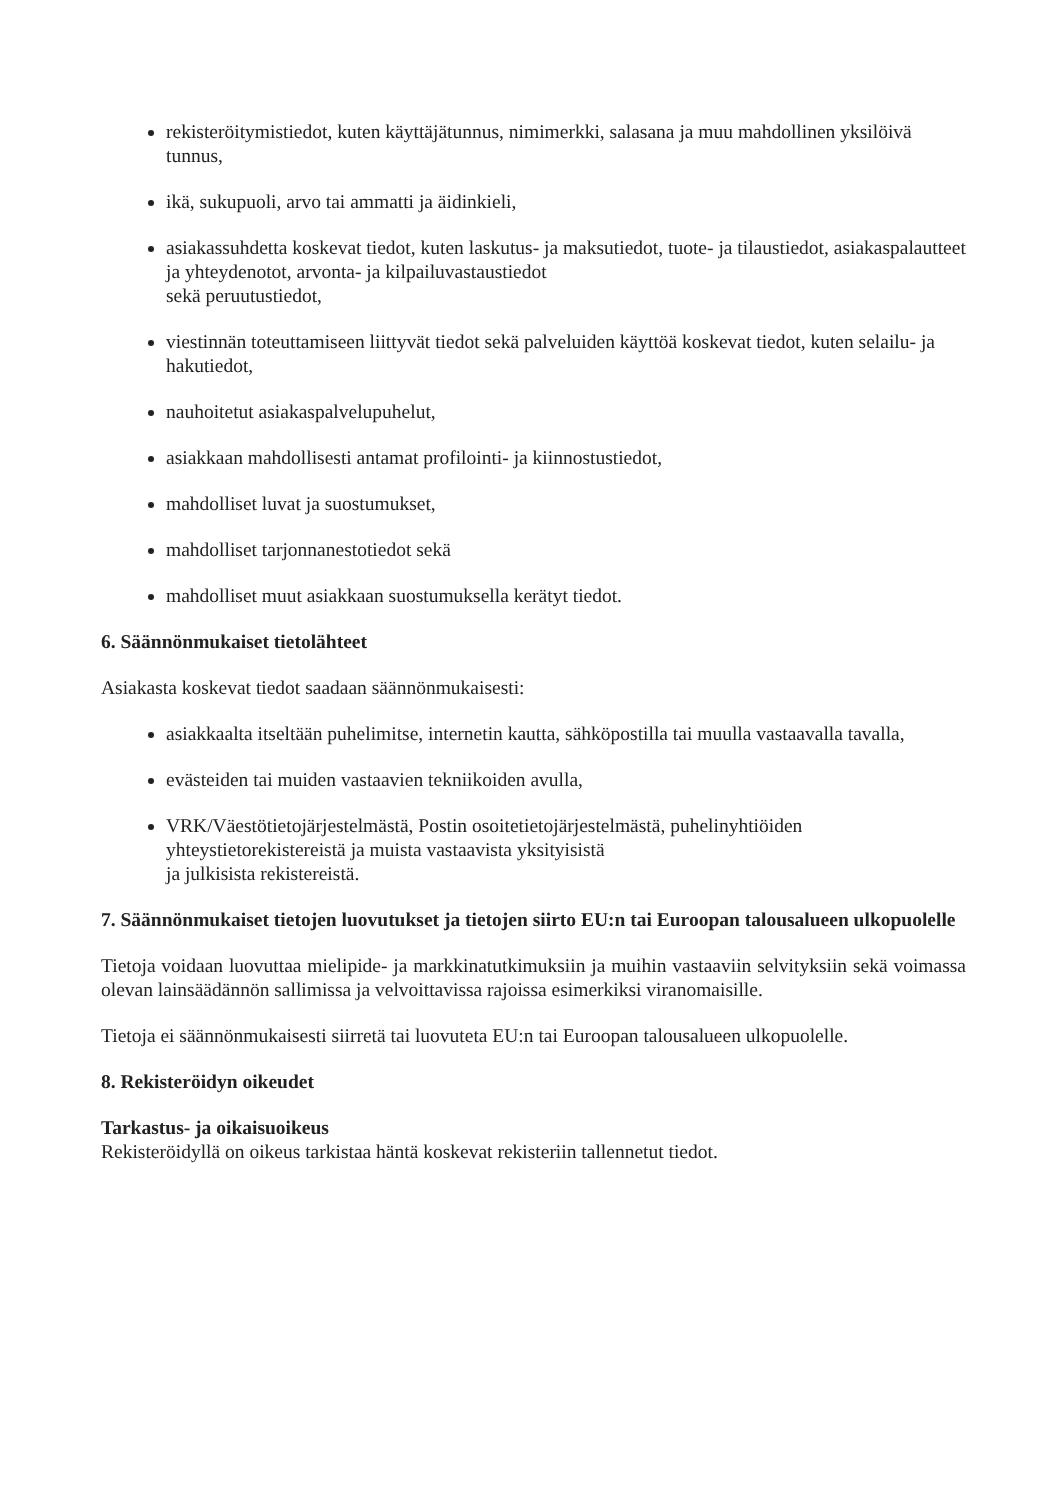rekisteröitymistiedot, kuten käyttäjätunnus, nimimerkki, salasana ja muu mahdollinen yksilöivä tunnus,
ikä, sukupuoli, arvo tai ammatti ja äidinkieli,
asiakassuhdetta koskevat tiedot, kuten laskutus- ja maksutiedot, tuote- ja tilaustiedot, asiakaspalautteet ja yhteydenotot, arvonta- ja kilpailuvastaustiedot
sekä peruutustiedot,
viestinnän toteuttamiseen liittyvät tiedot sekä palveluiden käyttöä koskevat tiedot, kuten selailu- ja hakutiedot,
nauhoitetut asiakaspalvelupuhelut,
asiakkaan mahdollisesti antamat profilointi- ja kiinnostustiedot,
mahdolliset luvat ja suostumukset,
mahdolliset tarjonnanestotiedot sekä
mahdolliset muut asiakkaan suostumuksella kerätyt tiedot.
6. Säännönmukaiset tietolähteet
Asiakasta koskevat tiedot saadaan säännönmukaisesti:
asiakkaalta itseltään puhelimitse, internetin kautta, sähköpostilla tai muulla vastaavalla tavalla,
evästeiden tai muiden vastaavien tekniikoiden avulla,
VRK/Väestötietojärjestelmästä, Postin osoitetietojärjestelmästä, puhelinyhtiöiden yhteystietorekistereistä ja muista vastaavista yksityisistä
ja julkisista rekistereistä.
7. Säännönmukaiset tietojen luovutukset ja tietojen siirto EU:n tai Euroopan talousalueen ulkopuolelle
Tietoja voidaan luovuttaa mielipide- ja markkinatutkimuksiin ja muihin vastaaviin selvityksiin sekä voimassa olevan lainsäädännön sallimissa ja velvoittavissa rajoissa esimerkiksi viranomaisille.
Tietoja ei säännönmukaisesti siirretä tai luovuteta EU:n tai Euroopan talousalueen ulkopuolelle.
8. Rekisteröidyn oikeudet
Tarkastus- ja oikaisuoikeus
Rekisteröidyllä on oikeus tarkistaa häntä koskevat rekisteriin tallennetut tiedot.